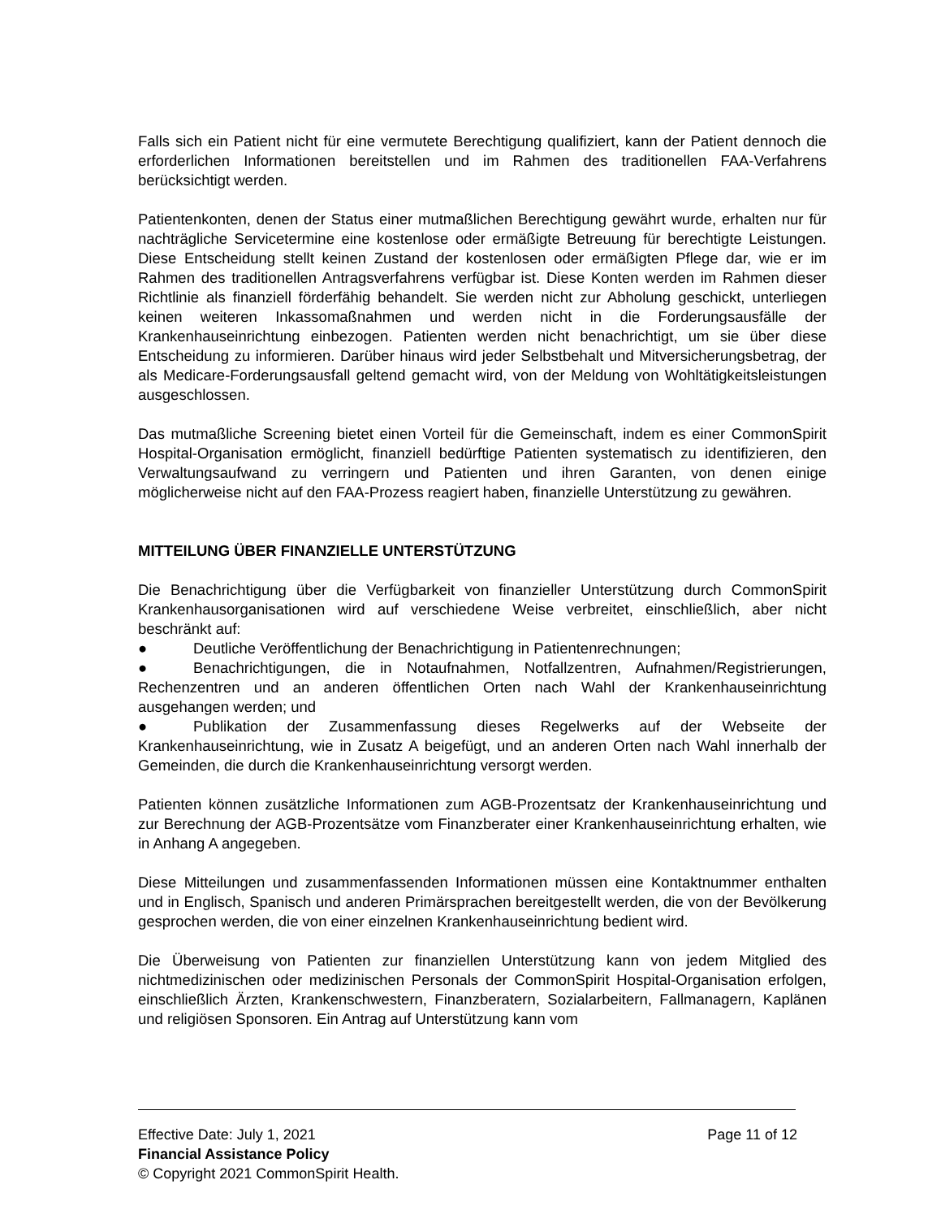Falls sich ein Patient nicht für eine vermutete Berechtigung qualifiziert, kann der Patient dennoch die erforderlichen Informationen bereitstellen und im Rahmen des traditionellen FAA-Verfahrens berücksichtigt werden.
Patientenkonten, denen der Status einer mutmaßlichen Berechtigung gewährt wurde, erhalten nur für nachträgliche Servicetermine eine kostenlose oder ermäßigte Betreuung für berechtigte Leistungen. Diese Entscheidung stellt keinen Zustand der kostenlosen oder ermäßigten Pflege dar, wie er im Rahmen des traditionellen Antragsverfahrens verfügbar ist. Diese Konten werden im Rahmen dieser Richtlinie als finanziell förderfähig behandelt. Sie werden nicht zur Abholung geschickt, unterliegen keinen weiteren Inkassomaßnahmen und werden nicht in die Forderungsausfälle der Krankenhauseinrichtung einbezogen. Patienten werden nicht benachrichtigt, um sie über diese Entscheidung zu informieren. Darüber hinaus wird jeder Selbstbehalt und Mitversicherungsbetrag, der als Medicare-Forderungsausfall geltend gemacht wird, von der Meldung von Wohltätigkeitsleistungen ausgeschlossen.
Das mutmaßliche Screening bietet einen Vorteil für die Gemeinschaft, indem es einer CommonSpirit Hospital-Organisation ermöglicht, finanziell bedürftige Patienten systematisch zu identifizieren, den Verwaltungsaufwand zu verringern und Patienten und ihren Garanten, von denen einige möglicherweise nicht auf den FAA-Prozess reagiert haben, finanzielle Unterstützung zu gewähren.
MITTEILUNG ÜBER FINANZIELLE UNTERSTÜTZUNG
Die Benachrichtigung über die Verfügbarkeit von finanzieller Unterstützung durch CommonSpirit Krankenhausorganisationen wird auf verschiedene Weise verbreitet, einschließlich, aber nicht beschränkt auf:
● Deutliche Veröffentlichung der Benachrichtigung in Patientenrechnungen;
● Benachrichtigungen, die in Notaufnahmen, Notfallzentren, Aufnahmen/Registrierungen, Rechenzentren und an anderen öffentlichen Orten nach Wahl der Krankenhauseinrichtung ausgehangen werden; und
● Publikation der Zusammenfassung dieses Regelwerks auf der Webseite der Krankenhauseinrichtung, wie in Zusatz A beigefügt, und an anderen Orten nach Wahl innerhalb der Gemeinden, die durch die Krankenhauseinrichtung versorgt werden.
Patienten können zusätzliche Informationen zum AGB-Prozentsatz der Krankenhauseinrichtung und zur Berechnung der AGB-Prozentsätze vom Finanzberater einer Krankenhauseinrichtung erhalten, wie in Anhang A angegeben.
Diese Mitteilungen und zusammenfassenden Informationen müssen eine Kontaktnummer enthalten und in Englisch, Spanisch und anderen Primärsprachen bereitgestellt werden, die von der Bevölkerung gesprochen werden, die von einer einzelnen Krankenhauseinrichtung bedient wird.
Die Überweisung von Patienten zur finanziellen Unterstützung kann von jedem Mitglied des nichtmedizinischen oder medizinischen Personals der CommonSpirit Hospital-Organisation erfolgen, einschließlich Ärzten, Krankenschwestern, Finanzberatern, Sozialarbeitern, Fallmanagern, Kaplänen und religiösen Sponsoren. Ein Antrag auf Unterstützung kann vom
Effective Date: July 1, 2021 Page 11 of 12
Financial Assistance Policy
© Copyright 2021 CommonSpirit Health.